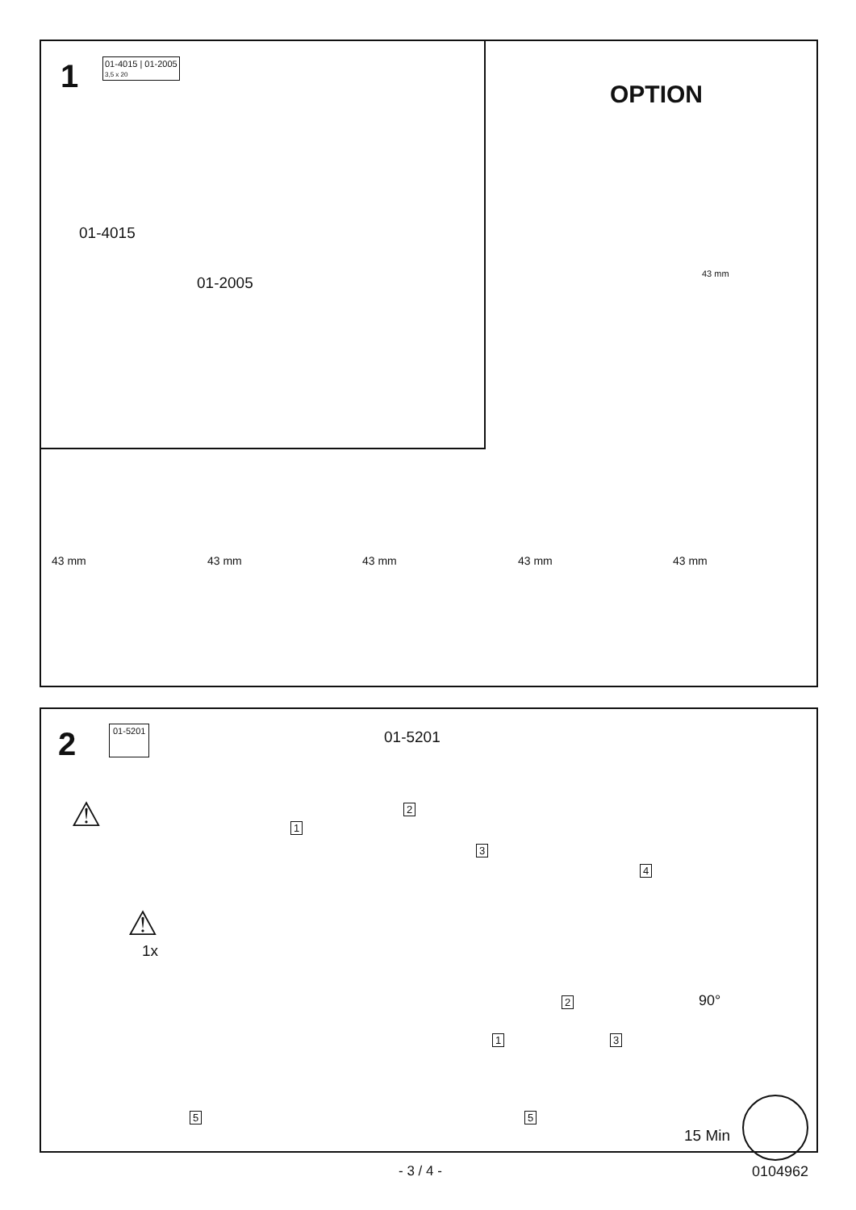1
01-4015 | 01-2005
3,5 x 20
01-4015
01-2005
OPTION
43 mm
43 mm 43 mm 43 mm 43 mm 43 mm
2 01-5201 01-5201
⚠ 1
2
3
4
⚠
1x
2 90°
1 3
5 5
15 Min
- 3 / 4 - 0104962